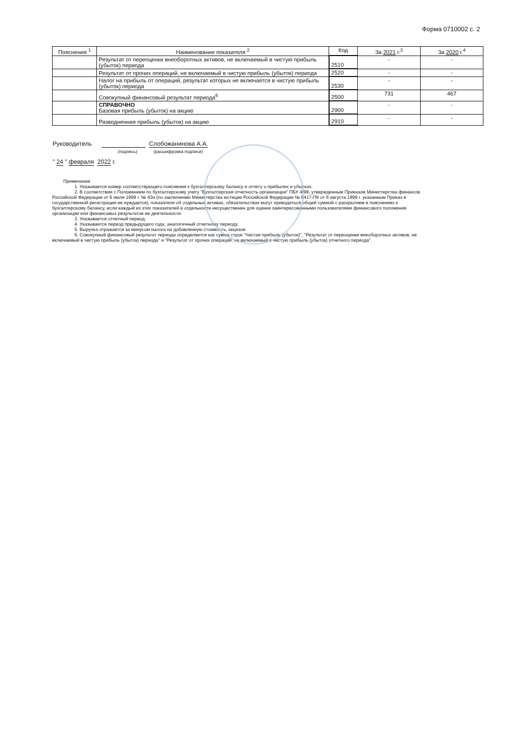Форма 0710002 с. 2
| Пояснения <sup>1</sup> | Наименование показателя <sup>2</sup> | Код | За 2021 г.<sup>3</sup> | За 2020 г.<sup>4</sup> |
| --- | --- | --- | --- | --- |
| | Результат от переоценки внеоборотных активов, не включаемый в чистую прибыль (убыток) периода | 2510 | - | - |
| | Результат от прочих операций, не включаемый в чистую прибыль (убыток) периода | 2520 | - | - |
| | Налог на прибыль от операций, результат которых не включается в чистую прибыль (убыток) периода | 2530 | - | - |
| | Совокупный финансовый результат периода<sup>6</sup> | 2500 | 731 | 467 |
| | СПРАВОЧНО Базовая прибыль (убыток) на акцию | 2900 | - | - |
| | Разводненная прибыль (убыток) на акцию | 2910 | - | - |
Руководитель Слобожанинова А.А.
(подпись) (расшифровка подписи)
" 24 " февраля 2022 г.
Примечания
1. Указывается номер соответствующего пояснения к бухгалтерскому балансу и отчету о прибылях и убытках.
2. В соответствии с Положением по бухгалтерскому учету "Бухгалтерская отчетность организации" ПБУ 4/99, утвержденным Приказом Министерства финансов Российской Федерации от 6 июля 1999 г. № 43н (по заключению Министерства юстиции Российской Федерации № 6417-ПК от 6 августа 1999 г. указанным Приказ в государственной регистрации не нуждается), показатели об отдельных активах, обязательствах могут приводиться общей суммой с раскрытием в пояснениях к бухгалтерскому балансу, если каждый из этих показателей в отдельности несущественен для оценки заинтересованными пользователями финансового положения организации или финансовых результатов ее деятельности.
3. Указывается отчетный период.
4. Указывается период предыдущего года, аналогичный отчетному периоду.
5. Выручка отражается за минусом налога на добавленную стоимость, акцизов.
6. Совокупный финансовый результат периода определяется как сумма строк "Чистая прибыль (убыток)", "Результат от переоценки внеоборотных активов, не включаемый в чистую прибыль (убыток) периода" и "Результат от прочих операций, не включаемый в чистую прибыль (убыток) отчетного периода".